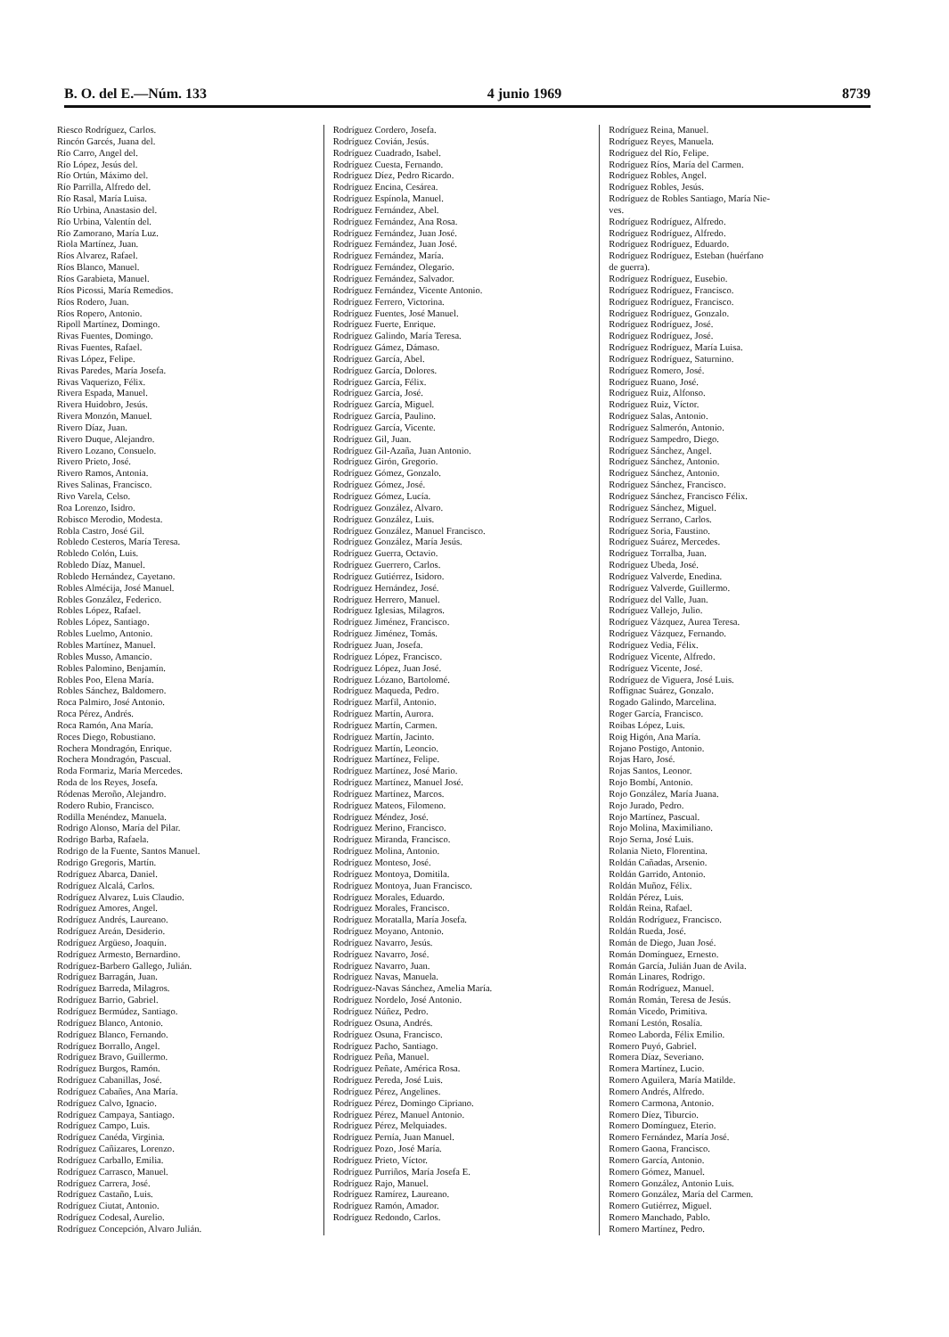B. O. del E.—Núm. 133 4 junio 1969 8739
Riesco Rodríguez, Carlos.
Rincón Garcés, Juana del.
Río Carro, Angel del.
Río López, Jesús del.
Río Ortún, Máximo del.
Río Parrilla, Alfredo del.
Río Rasal, María Luisa.
Río Urbina, Anastasio del.
Río Urbina, Valentín del.
Río Zamorano, María Luz.
Riola Martínez, Juan.
Ríos Alvarez, Rafael.
Ríos Blanco, Manuel.
Ríos Garabieta, Manuel.
Ríos Picossi, María Remedios.
Ríos Rodero, Juan.
Ríos Ropero, Antonio.
Ripoll Martínez, Domingo.
Rivas Fuentes, Domingo.
Rivas Fuentes, Rafael.
Rivas López, Felipe.
Rivas Paredes, María Josefa.
Rivas Vaquerizo, Félix.
Rivera Espada, Manuel.
Rivera Huidobro, Jesús.
Rivera Monzón, Manuel.
Rivero Díaz, Juan.
Rivero Duque, Alejandro.
Rivero Lozano, Consuelo.
Rivero Prieto, José.
Rivero Ramos, Antonia.
Rives Salinas, Francisco.
Rivo Varela, Celso.
Roa Lorenzo, Isidro.
Robisco Merodio, Modesta.
Robla Castro, José Gil.
Robledo Cesteros, María Teresa.
Robledo Colón, Luis.
Robledo Díaz, Manuel.
Robledo Hernández, Cayetano.
Robles Almécija, José Manuel.
Robles González, Federico.
Robles López, Rafael.
Robles López, Santiago.
Robles Luelmo, Antonio.
Robles Martínez, Manuel.
Robles Musso, Amancio.
Robles Palomino, Benjamín.
Robles Poo, Elena María.
Robles Sánchez, Baldomero.
Roca Palmiro, José Antonio.
Roca Pérez, Andrés.
Roca Ramón, Ana María.
Roces Diego, Robustiano.
Rochera Mondragón, Enrique.
Rochera Mondragón, Pascual.
Roda Formariz, María Mercedes.
Roda de los Reyes, Josefa.
Ródenas Meroño, Alejandro.
Rodero Rubio, Francisco.
Rodilla Menéndez, Manuela.
Rodrigo Alonso, María del Pilar.
Rodrigo Barba, Rafaela.
Rodrigo de la Fuente, Santos Manuel.
Rodrigo Gregoris, Martín.
Rodríguez Abarca, Daniel.
Rodríguez Alcalá, Carlos.
Rodríguez Alvarez, Luis Claudio.
Rodríguez Amores, Angel.
Rodríguez Andrés, Laureano.
Rodríguez Areán, Desiderio.
Rodríguez Argüeso, Joaquín.
Rodríguez Armesto, Bernardino.
Rodríguez-Barbero Gallego, Julián.
Rodríguez Barragán, Juan.
Rodríguez Barreda, Milagros.
Rodríguez Barrio, Gabriel.
Rodríguez Bermúdez, Santiago.
Rodríguez Blanco, Antonio.
Rodríguez Blanco, Fernando.
Rodríguez Borrallo, Angel.
Rodríguez Bravo, Guillermo.
Rodríguez Burgos, Ramón.
Rodríguez Cabanillas, José.
Rodríguez Cabañes, Ana María.
Rodríguez Calvo, Ignacio.
Rodríguez Campaya, Santiago.
Rodríguez Campo, Luis.
Rodríguez Canéda, Virginia.
Rodríguez Cañizares, Lorenzo.
Rodríguez Carballo, Emilia.
Rodríguez Carrasco, Manuel.
Rodríguez Carrera, José.
Rodríguez Castaño, Luis.
Rodríguez Ciutat, Antonio.
Rodríguez Codesal, Aurelio.
Rodríguez Concepción, Alvaro Julián.
Rodríguez Cordero, Josefa.
Rodríguez Covián, Jesús.
Rodríguez Cuadrado, Isabel.
Rodríguez Cuesta, Fernando.
Rodríguez Díez, Pedro Ricardo.
Rodríguez Encina, Cesárea.
Rodríguez Espínola, Manuel.
Rodríguez Fernández, Abel.
Rodríguez Fernández, Ana Rosa.
Rodríguez Fernández, Juan José.
Rodríguez Fernández, Juan José.
Rodríguez Fernández, María.
Rodríguez Fernández, Olegario.
Rodríguez Fernández, Salvador.
Rodríguez Fernández, Vicente Antonio.
Rodríguez Ferrero, Victorina.
Rodríguez Fuentes, José Manuel.
Rodríguez Fuerte, Enrique.
Rodríguez Galindo, María Teresa.
Rodríguez Gámez, Dámaso.
Rodríguez García, Abel.
Rodríguez García, Dolores.
Rodríguez García, Félix.
Rodríguez García, José.
Rodríguez García, Miguel.
Rodríguez García, Paulino.
Rodríguez García, Vicente.
Rodríguez Gil, Juan.
Rodríguez Gil-Azaña, Juan Antonio.
Rodríguez Girón, Gregorio.
Rodríguez Gómez, Gonzalo.
Rodríguez Gómez, José.
Rodríguez Gómez, Lucía.
Rodríguez González, Alvaro.
Rodríguez González, Luis.
Rodríguez González, Manuel Francisco.
Rodríguez González, María Jesús.
Rodríguez Guerra, Octavio.
Rodríguez Guerrero, Carlos.
Rodríguez Gutiérrez, Isidoro.
Rodríguez Hernández, José.
Rodríguez Herrero, Manuel.
Rodríguez Iglesias, Milagros.
Rodríguez Jiménez, Francisco.
Rodríguez Jiménez, Tomás.
Rodríguez Juan, Josefa.
Rodríguez López, Francisco.
Rodríguez López, Juan José.
Rodríguez Lózano, Bartolomé.
Rodríguez Maqueda, Pedro.
Rodríguez Marfil, Antonio.
Rodríguez Martín, Aurora.
Rodríguez Martín, Carmen.
Rodríguez Martín, Jacinto.
Rodríguez Martín, Leoncio.
Rodríguez Martínez, Felipe.
Rodríguez Martínez, José Mario.
Rodríguez Martínez, Manuel José.
Rodríguez Martínez, Marcos.
Rodríguez Mateos, Filomeno.
Rodríguez Méndez, José.
Rodríguez Merino, Francisco.
Rodríguez Miranda, Francisco.
Rodríguez Molina, Antonio.
Rodríguez Monteso, José.
Rodríguez Montoya, Domitila.
Rodríguez Montoya, Juan Francisco.
Rodríguez Morales, Eduardo.
Rodríguez Morales, Francisco.
Rodríguez Moratalla, María Josefa.
Rodríguez Moyano, Antonio.
Rodríguez Navarro, Jesús.
Rodríguez Navarro, José.
Rodríguez Navarro, Juan.
Rodríguez Navas, Manuela.
Rodríguez-Navas Sánchez, Amelia María.
Rodríguez Nordelo, José Antonio.
Rodríguez Núñez, Pedro.
Rodríguez Osuna, Andrés.
Rodríguez Osuna, Francisco.
Rodríguez Pacho, Santiago.
Rodríguez Peña, Manuel.
Rodríguez Peñate, América Rosa.
Rodríguez Pereda, José Luis.
Rodríguez Pérez, Angelines.
Rodríguez Pérez, Domingo Cipriano.
Rodríguez Pérez, Manuel Antonio.
Rodríguez Pérez, Melquiades.
Rodríguez Pernía, Juan Manuel.
Rodríguez Pozo, José María.
Rodríguez Prieto, Víctor.
Rodríguez Purriños, María Josefa E.
Rodríguez Rajo, Manuel.
Rodríguez Ramírez, Laureano.
Rodríguez Ramón, Amador.
Rodríguez Redondo, Carlos.
Rodríguez Reina, Manuel.
Rodríguez Reyes, Manuela.
Rodríguez del Río, Felipe.
Rodríguez Ríos, María del Carmen.
Rodríguez Robles, Angel.
Rodríguez Robles, Jesús.
Rodríguez de Robles Santiago, María Nie-
ves.
Rodríguez Rodríguez, Alfredo.
Rodríguez Rodríguez, Alfredo.
Rodríguez Rodríguez, Eduardo.
Rodríguez Rodríguez, Esteban (huérfano
de guerra).
Rodríguez Rodríguez, Eusebio.
Rodríguez Rodríguez, Francisco.
Rodríguez Rodríguez, Francisco.
Rodríguez Rodríguez, Gonzalo.
Rodríguez Rodríguez, José.
Rodríguez Rodríguez, José.
Rodríguez Rodríguez, María Luisa.
Rodríguez Rodríguez, Saturnino.
Rodríguez Romero, José.
Rodríguez Ruano, José.
Rodríguez Ruiz, Alfonso.
Rodríguez Ruiz, Víctor.
Rodríguez Salas, Antonio.
Rodríguez Salmerón, Antonio.
Rodríguez Sampedro, Diego.
Rodríguez Sánchez, Angel.
Rodríguez Sánchez, Antonio.
Rodríguez Sánchez, Antonio.
Rodríguez Sánchez, Francisco.
Rodríguez Sánchez, Francisco Félix.
Rodríguez Sánchez, Miguel.
Rodríguez Serrano, Carlos.
Rodríguez Soria, Faustino.
Rodríguez Suárez, Mercedes.
Rodríguez Torralba, Juan.
Rodríguez Ubeda, José.
Rodríguez Valverde, Enedina.
Rodríguez Valverde, Guillermo.
Rodríguez del Valle, Juan.
Rodríguez Vallejo, Julio.
Rodríguez Vázquez, Aurea Teresa.
Rodríguez Vázquez, Fernando.
Rodríguez Vedia, Félix.
Rodríguez Vicente, Alfredo.
Rodríguez Vicente, José.
Rodríguez de Viguera, José Luis.
Roffignac Suárez, Gonzalo.
Rogado Galindo, Marcelina.
Roger García, Francisco.
Roibas López, Luis.
Roig Higón, Ana María.
Rojano Postigo, Antonio.
Rojas Haro, José.
Rojas Santos, Leonor.
Rojo Bombí, Antonio.
Rojo González, María Juana.
Rojo Jurado, Pedro.
Rojo Martínez, Pascual.
Rojo Molina, Maximiliano.
Rojo Serna, José Luis.
Rolania Nieto, Florentina.
Roldán Cañadas, Arsenio.
Roldán Garrido, Antonio.
Roldán Muñoz, Félix.
Roldán Pérez, Luis.
Roldán Reina, Rafael.
Roldán Rodríguez, Francisco.
Roldán Rueda, José.
Román de Diego, Juan José.
Román Domínguez, Ernesto.
Román García, Julián Juan de Avila.
Román Linares, Rodrigo.
Román Rodríguez, Manuel.
Román Román, Teresa de Jesús.
Román Vicedo, Primitiva.
Romaní Lestón, Rosalía.
Romeo Laborda, Félix Emilio.
Romero Puyó, Gabriel.
Romera Díaz, Severiano.
Romera Martínez, Lucio.
Romero Aguilera, María Matilde.
Romero Andrés, Alfredo.
Romero Carmona, Antonio.
Romero Díez, Tiburcio.
Romero Domínguez, Eterio.
Romero Fernández, María José.
Romero Gaona, Francisco.
Romero García, Antonio.
Romero Gómez, Manuel.
Romero González, Antonio Luis.
Romero González, María del Carmen.
Romero Gutiérrez, Miguel.
Romero Manchado, Pablo.
Romero Martínez, Pedro.